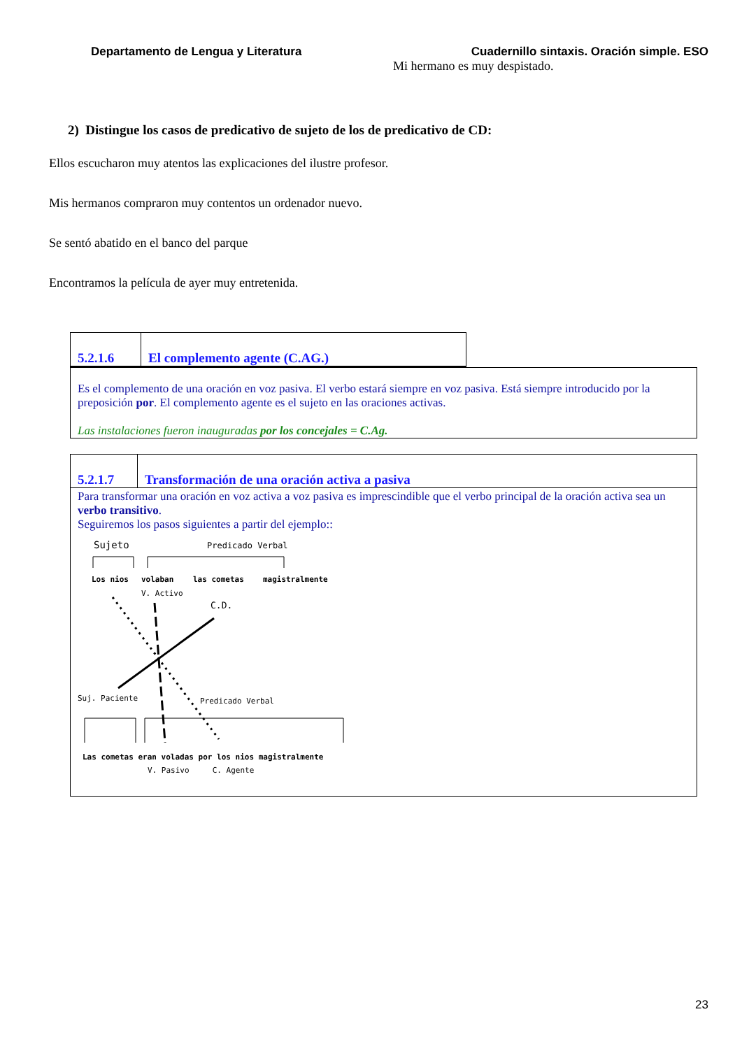Departamento de Lengua y Literatura Cuadernillo sintaxis. Oración simple. ESO
Mi hermano es muy despistado.
2) Distingue los casos de predicativo de sujeto de los de predicativo de CD:
Ellos escucharon muy atentos las explicaciones del ilustre profesor.
Mis hermanos compraron muy contentos un ordenador nuevo.
Se sentó abatido en el banco del parque
Encontramos la película de ayer muy entretenida.
5.2.1.6
El complemento agente (C.AG.)
Es el complemento de una oración en voz pasiva. El verbo estará siempre en voz pasiva. Está siempre introducido por la preposición por. El complemento agente es el sujeto en las oraciones activas.
Las instalaciones fueron inauguradas por los concejales = C.Ag.
5.2.1.7
Transformación de una oración activa a pasiva
Para transformar una oración en voz activa a voz pasiva es imprescindible que el verbo principal de la oración activa sea un verbo transitivo.
Seguiremos los pasos siguientes a partir del ejemplo::
Sujeto
Predicado Verbal
Los nios
volaban
las cometas
magistralmente
V. Activo
C.D.
Suj. Paciente
Predicado Verbal
Las cometas eran voladas por los nios magistralmente
V. Pasivo C. Agente
23